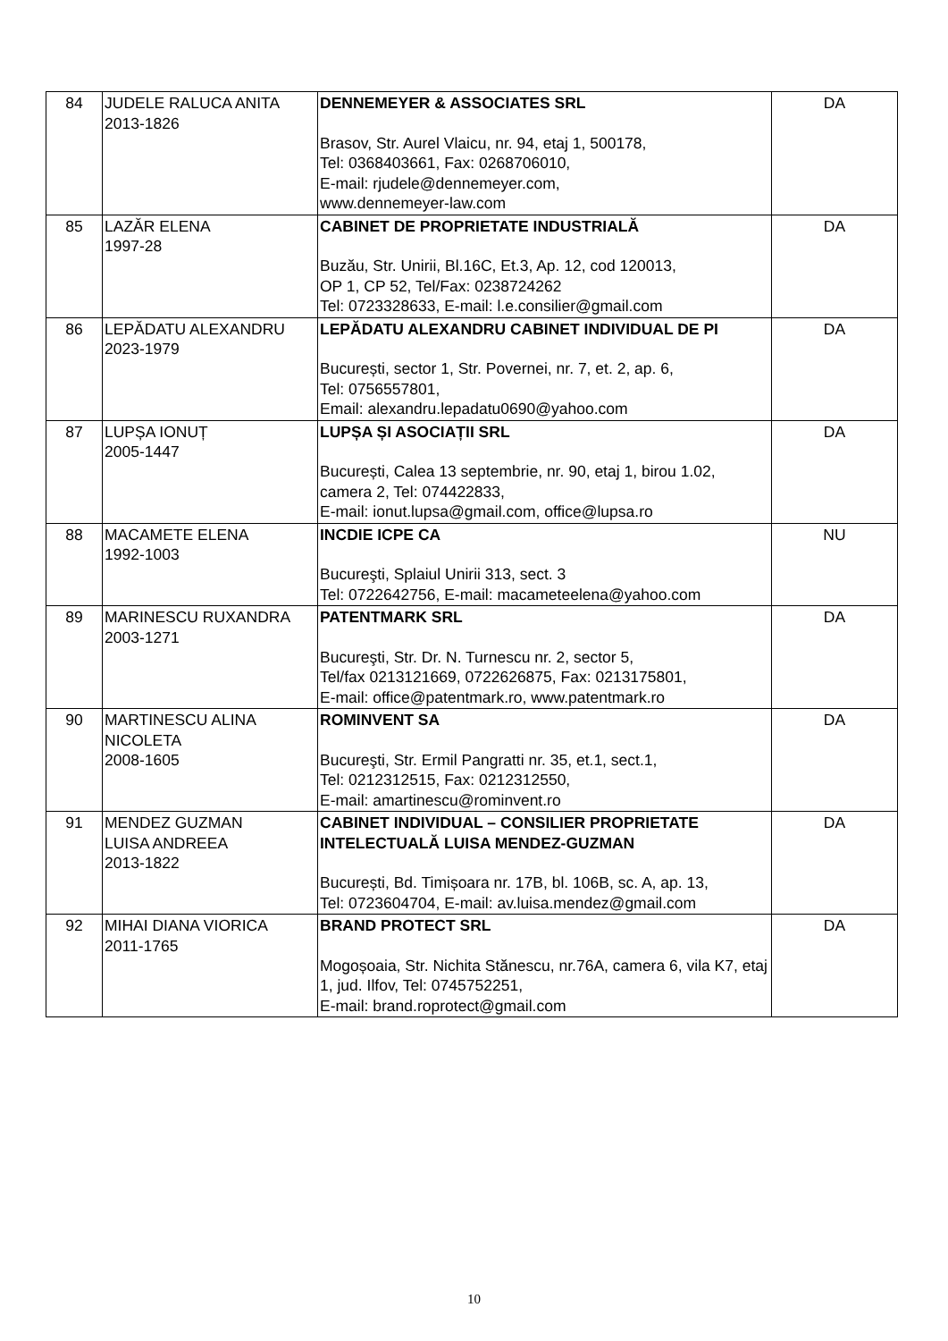| 84 | JUDELE RALUCA ANITA 2013-1826 | DENNEMEYER & ASSOCIATES SRL Brasov, Str. Aurel Vlaicu, nr. 94, etaj 1, 500178, Tel: 0368403661, Fax: 0268706010, E-mail: rjudele@dennemeyer.com, www.dennemeyer-law.com | DA |
| 85 | LAZĂR ELENA 1997-28 | CABINET DE PROPRIETATE INDUSTRIALĂ Buzău, Str. Unirii, Bl.16C, Et.3, Ap. 12, cod 120013, OP 1, CP 52, Tel/Fax: 0238724262 Tel: 0723328633, E-mail: l.e.consilier@gmail.com | DA |
| 86 | LEPĂDATU ALEXANDRU 2023-1979 | LEPĂDATU ALEXANDRU CABINET INDIVIDUAL DE PI București, sector 1, Str. Povernei, nr. 7, et. 2, ap. 6, Tel: 0756557801, Email: alexandru.lepadatu0690@yahoo.com | DA |
| 87 | LUPȘA IONUȚ 2005-1447 | LUPȘA ȘI ASOCIAȚII SRL București, Calea 13 septembrie, nr. 90, etaj 1, birou 1.02, camera 2, Tel: 074422833, E-mail: ionut.lupsa@gmail.com, office@lupsa.ro | DA |
| 88 | MACAMETE ELENA 1992-1003 | INCDIE ICPE CA Bucureşti, Splaiul Unirii 313, sect. 3 Tel: 0722642756, E-mail: macameteelena@yahoo.com | NU |
| 89 | MARINESCU RUXANDRA 2003-1271 | PATENTMARK SRL Bucureşti, Str. Dr. N. Turnescu nr. 2, sector 5, Tel/fax 0213121669, 0722626875, Fax: 0213175801, E-mail: office@patentmark.ro, www.patentmark.ro | DA |
| 90 | MARTINESCU ALINA NICOLETA 2008-1605 | ROMINVENT SA Bucureşti, Str. Ermil Pangratti nr. 35, et.1, sect.1, Tel: 0212312515, Fax: 0212312550, E-mail: amartinescu@rominvent.ro | DA |
| 91 | MENDEZ GUZMAN LUISA ANDREEA 2013-1822 | CABINET INDIVIDUAL – CONSILIER PROPRIETATE INTELECTUALĂ LUISA MENDEZ-GUZMAN București, Bd. Timișoara nr. 17B, bl. 106B, sc. A, ap. 13, Tel: 0723604704, E-mail: av.luisa.mendez@gmail.com | DA |
| 92 | MIHAI DIANA VIORICA 2011-1765 | BRAND PROTECT SRL Mogoșoaia, Str. Nichita Stănescu, nr.76A, camera 6, vila K7, etaj 1, jud. Ilfov, Tel: 0745752251, E-mail: brand.roprotect@gmail.com | DA |
10